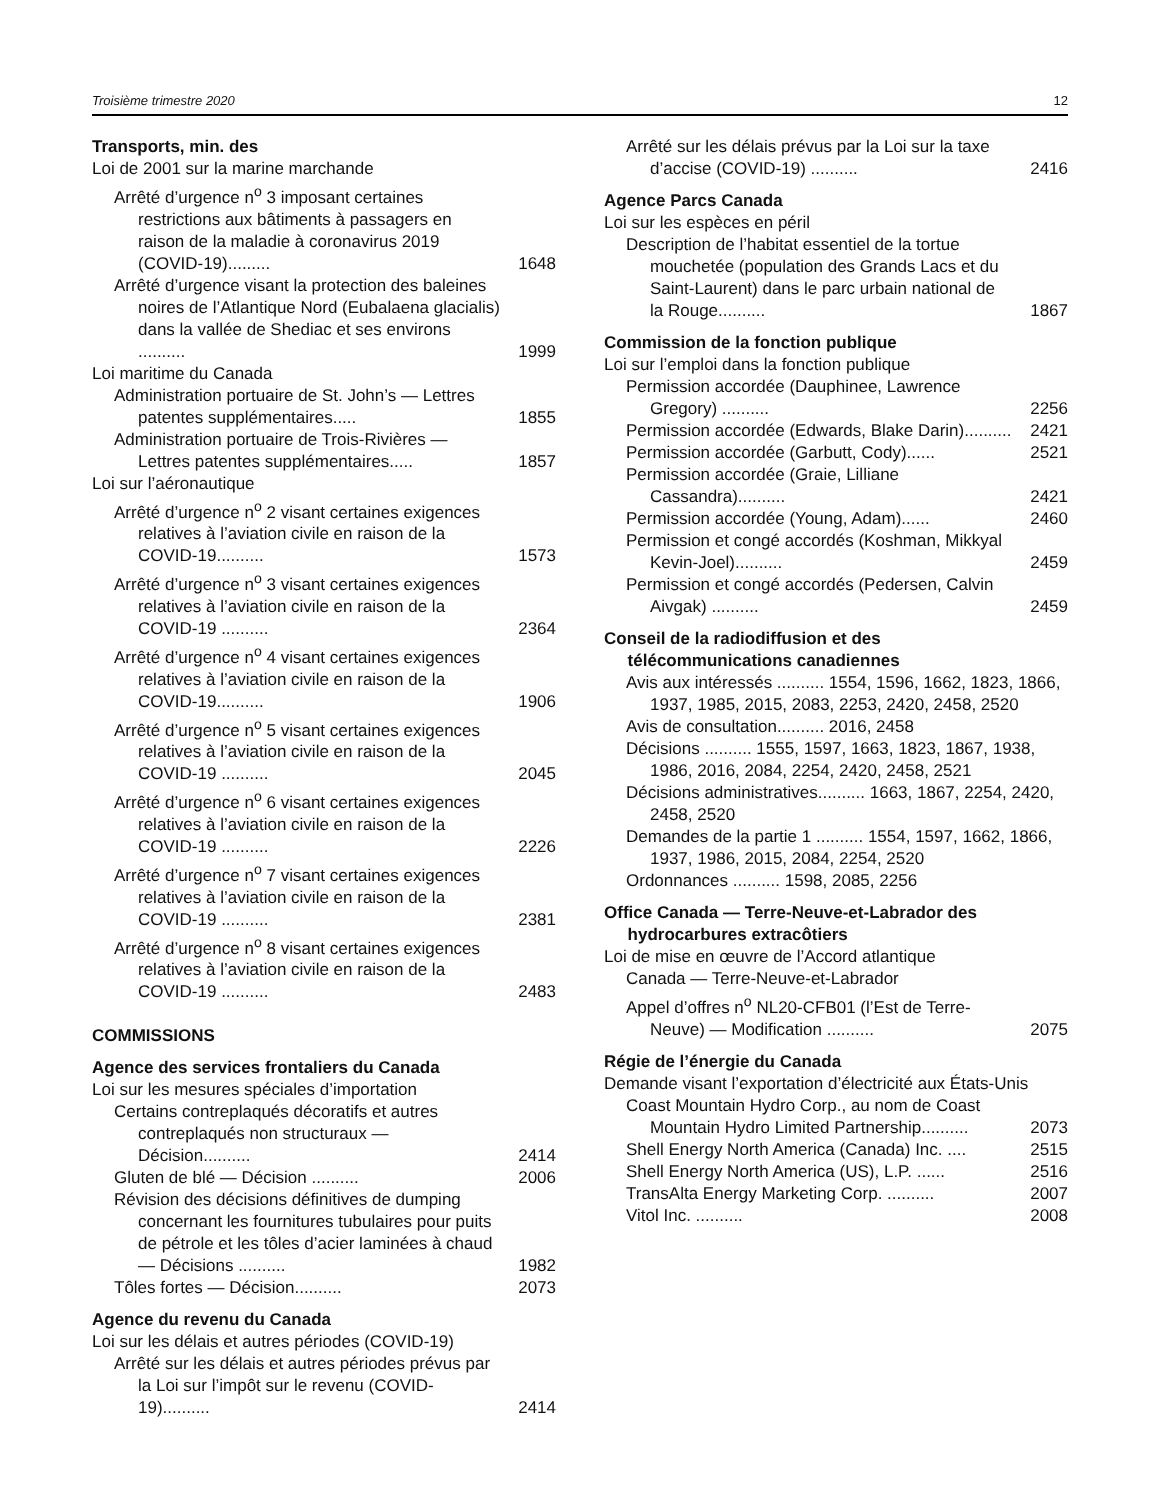Troisième trimestre 2020 12
Transports, min. des
Loi de 2001 sur la marine marchande
Arrêté d’urgence n<sup>o</sup> 3 imposant certaines restrictions aux bâtiments à passagers en raison de la maladie à coronavirus 2019 (COVID-19).........
1648
Arrêté d’urgence visant la protection des baleines noires de l’Atlantique Nord (Eubalaena glacialis) dans la vallée de Shediac et ses environs ..........
1999
Loi maritime du Canada
Administration portuaire de St. John’s — Lettres patentes supplémentaires.....
1855
Administration portuaire de Trois-Rivières — Lettres patentes supplémentaires.....
1857
Loi sur l’aéronautique
Arrêté d’urgence n<sup>o</sup> 2 visant certaines exigences relatives à l’aviation civile en raison de la COVID-19..........
1573
Arrêté d’urgence n<sup>o</sup> 3 visant certaines exigences relatives à l’aviation civile en raison de la COVID-19 ..........
2364
Arrêté d’urgence n<sup>o</sup> 4 visant certaines exigences relatives à l’aviation civile en raison de la COVID-19..........
1906
Arrêté d’urgence n<sup>o</sup> 5 visant certaines exigences relatives à l’aviation civile en raison de la COVID-19 ..........
2045
Arrêté d’urgence n<sup>o</sup> 6 visant certaines exigences relatives à l’aviation civile en raison de la COVID-19 ..........
2226
Arrêté d’urgence n<sup>o</sup> 7 visant certaines exigences relatives à l’aviation civile en raison de la COVID-19 ..........
2381
Arrêté d’urgence n<sup>o</sup> 8 visant certaines exigences relatives à l’aviation civile en raison de la COVID-19 ..........
2483
COMMISSIONS
Agence des services frontaliers du Canada
Loi sur les mesures spéciales d’importation
Certains contreplaqués décoratifs et autres contreplaqués non structuraux — Décision..........
2414
Gluten de blé — Décision ..........
2006
Révision des décisions définitives de dumping concernant les fournitures tubulaires pour puits de pétrole et les tôles d’acier laminées à chaud — Décisions ..........
1982
Tôles fortes — Décision..........
2073
Agence du revenu du Canada
Loi sur les délais et autres périodes (COVID-19)
Arrêté sur les délais et autres périodes prévus par la Loi sur l’impôt sur le revenu (COVID-19)..........
2414
Arrêté sur les délais prévus par la Loi sur la taxe d’accise (COVID-19) ..........
2416
Agence Parcs Canada
Loi sur les espèces en péril
Description de l’habitat essentiel de la tortue mouchetée (population des Grands Lacs et du Saint-Laurent) dans le parc urbain national de la Rouge..........
1867
Commission de la fonction publique
Loi sur l’emploi dans la fonction publique
Permission accordée (Dauphinee, Lawrence Gregory) ..........
2256
Permission accordée (Edwards, Blake Darin)..........
2421
Permission accordée (Garbutt, Cody)......
2521
Permission accordée (Graie, Lilliane Cassandra)..........
2421
Permission accordée (Young, Adam)......
2460
Permission et congé accordés (Koshman, Mikkyal Kevin-Joel)..........
2459
Permission et congé accordés (Pedersen, Calvin Aivgak) ..........
2459
Conseil de la radiodiffusion et des
télécommunications canadiennes
Avis aux intéressés .......... 1554, 1596, 1662, 1823, 1866, 1937, 1985, 2015, 2083, 2253, 2420, 2458, 2520
Avis de consultation.......... 2016, 2458
Décisions .......... 1555, 1597, 1663, 1823, 1867, 1938, 1986, 2016, 2084, 2254, 2420, 2458, 2521
Décisions administratives.......... 1663, 1867, 2254, 2420, 2458, 2520
Demandes de la partie 1 .......... 1554, 1597, 1662, 1866, 1937, 1986, 2015, 2084, 2254, 2520
Ordonnances .......... 1598, 2085, 2256
Office Canada — Terre-Neuve-et-Labrador des
hydrocarbures extracôtiers
Loi de mise en œuvre de l’Accord atlantique
Canada — Terre-Neuve-et-Labrador
Appel d’offres n<sup>o</sup> NL20-CFB01 (l’Est de Terre-Neuve) — Modification ..........
2075
Régie de l’énergie du Canada
Demande visant l’exportation d’électricité aux États-Unis
Coast Mountain Hydro Corp., au nom de Coast Mountain Hydro Limited Partnership..........
2073
Shell Energy North America (Canada) Inc. ....
2515
Shell Energy North America (US), L.P. ......
2516
TransAlta Energy Marketing Corp. ..........
2007
Vitol Inc. ..........
2008